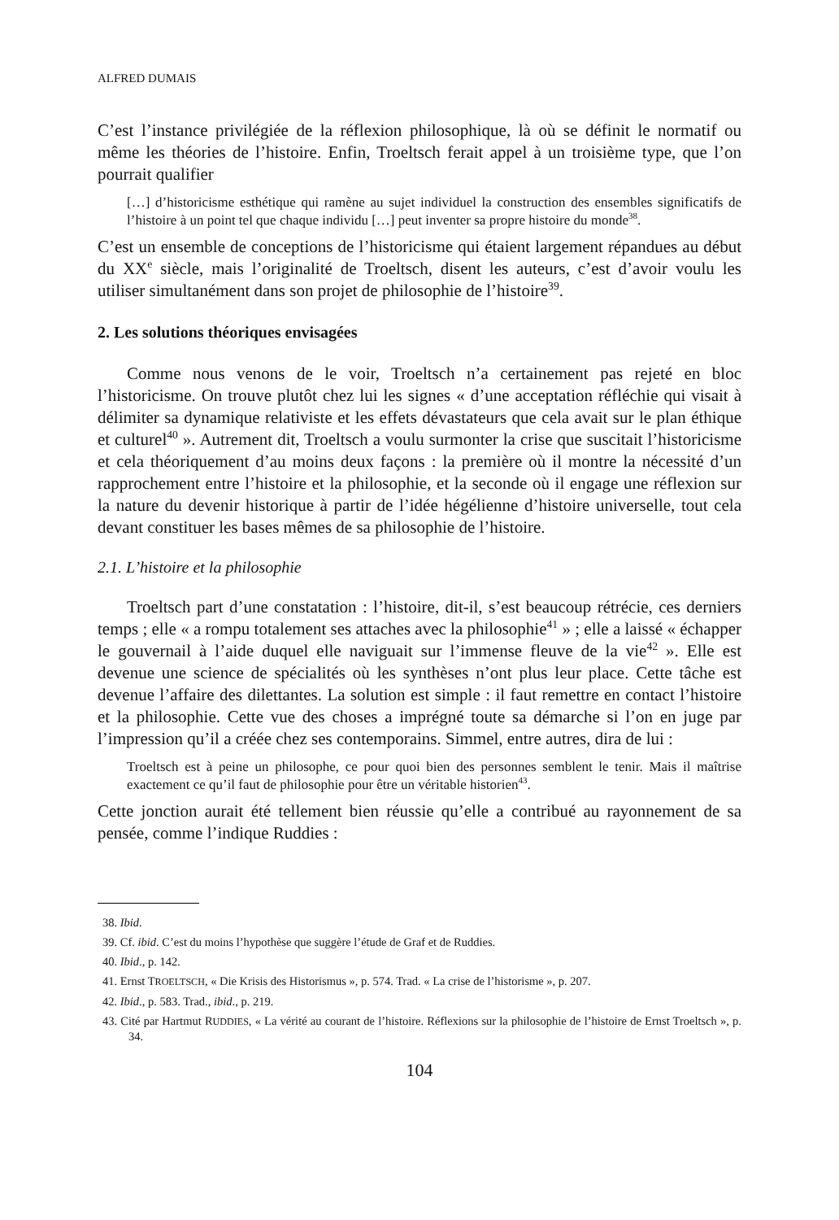ALFRED DUMAIS
C’est l’instance privilégiée de la réflexion philosophique, là où se définit le normatif ou même les théories de l’histoire. Enfin, Troeltsch ferait appel à un troisième type, que l’on pourrait qualifier
[…] d’historicisme esthétique qui ramène au sujet individuel la construction des ensembles significatifs de l’histoire à un point tel que chaque individu […] peut inventer sa propre histoire du monde<sup>38</sup>.
C’est un ensemble de conceptions de l’historicisme qui étaient largement répandues au début du XX<sup>e</sup> siècle, mais l’originalité de Troeltsch, disent les auteurs, c’est d’avoir voulu les utiliser simultanément dans son projet de philosophie de l’histoire<sup>39</sup>.
2. Les solutions théoriques envisagées
Comme nous venons de le voir, Troeltsch n’a certainement pas rejeté en bloc l’historicisme. On trouve plutôt chez lui les signes « d’une acceptation réfléchie qui visait à délimiter sa dynamique relativiste et les effets dévastateurs que cela avait sur le plan éthique et culturel<sup>40</sup> ». Autrement dit, Troeltsch a voulu surmonter la crise que suscitait l’historicisme et cela théoriquement d’au moins deux façons : la première où il montre la nécessité d’un rapprochement entre l’histoire et la philosophie, et la seconde où il engage une réflexion sur la nature du devenir historique à partir de l’idée hégélienne d’histoire universelle, tout cela devant constituer les bases mêmes de sa philosophie de l’histoire.
2.1. L’histoire et la philosophie
Troeltsch part d’une constatation : l’histoire, dit-il, s’est beaucoup rétrécie, ces derniers temps ; elle « a rompu totalement ses attaches avec la philosophie<sup>41</sup> » ; elle a laissé « échapper le gouvernail à l’aide duquel elle naviguait sur l’immense fleuve de la vie<sup>42</sup> ». Elle est devenue une science de spécialités où les synthèses n’ont plus leur place. Cette tâche est devenue l’affaire des dilettantes. La solution est simple : il faut remettre en contact l’histoire et la philosophie. Cette vue des choses a imprégné toute sa démarche si l’on en juge par l’impression qu’il a créée chez ses contemporains. Simmel, entre autres, dira de lui :
Troeltsch est à peine un philosophe, ce pour quoi bien des personnes semblent le tenir. Mais il maîtrise exactement ce qu’il faut de philosophie pour être un véritable historien<sup>43</sup>.
Cette jonction aurait été tellement bien réussie qu’elle a contribué au rayonnement de sa pensée, comme l’indique Ruddies :
38. Ibid.
39. Cf. ibid. C’est du moins l’hypothèse que suggère l’étude de Graf et de Ruddies.
40. Ibid., p. 142.
41. Ernst TROELTSCH, « Die Krisis des Historismus », p. 574. Trad. « La crise de l’historisme », p. 207.
42. Ibid., p. 583. Trad., ibid., p. 219.
43. Cité par Hartmut RUDDIES, « La vérité au courant de l’histoire. Réflexions sur la philosophie de l’histoire de Ernst Troeltsch », p. 34.
104